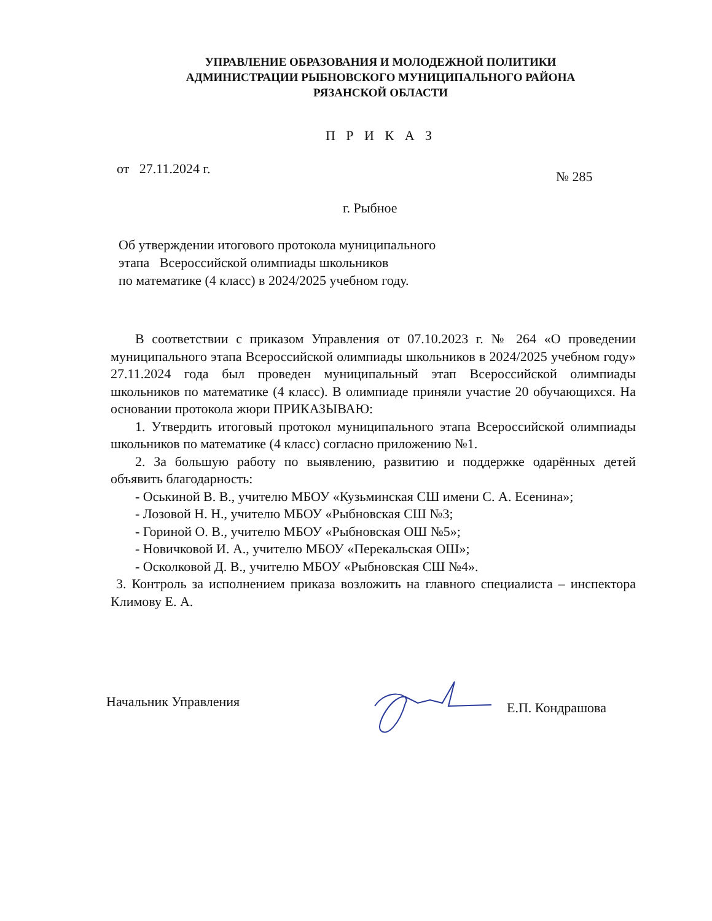УПРАВЛЕНИЕ ОБРАЗОВАНИЯ И МОЛОДЕЖНОЙ ПОЛИТИКИ
АДМИНИСТРАЦИИ РЫБНОВСКОГО МУНИЦИПАЛЬНОГО РАЙОНА
РЯЗАНСКОЙ ОБЛАСТИ
П Р И К А З
от 27.11.2024 г. № 285
г. Рыбное
Об утверждении итогового протокола муниципального
этапа Всероссийской олимпиады школьников
по математике (4 класс) в 2024/2025 учебном году.
В соответствии с приказом Управления от 07.10.2023 г. № 264 «О проведении муниципального этапа Всероссийской олимпиады школьников в 2024/2025 учебном году» 27.11.2024 года был проведен муниципальный этап Всероссийской олимпиады школьников по математике (4 класс). В олимпиаде приняли участие 20 обучающихся. На основании протокола жюри ПРИКАЗЫВАЮ:
1. Утвердить итоговый протокол муниципального этапа Всероссийской олимпиады школьников по математике (4 класс) согласно приложению №1.
2. За большую работу по выявлению, развитию и поддержке одарённых детей объявить благодарность:
- Оськиной В. В., учителю МБОУ «Кузьминская СШ имени С. А. Есенина»;
- Лозовой Н. Н., учителю МБОУ «Рыбновская СШ №3;
- Гориной О. В., учителю МБОУ «Рыбновская ОШ №5»;
- Новичковой И. А., учителю МБОУ «Перекальская ОШ»;
- Осколковой Д. В., учителю МБОУ «Рыбновская СШ №4».
3. Контроль за исполнением приказа возложить на главного специалиста – инспектора Климову Е. А.
Начальник Управления Е.П. Кондрашова